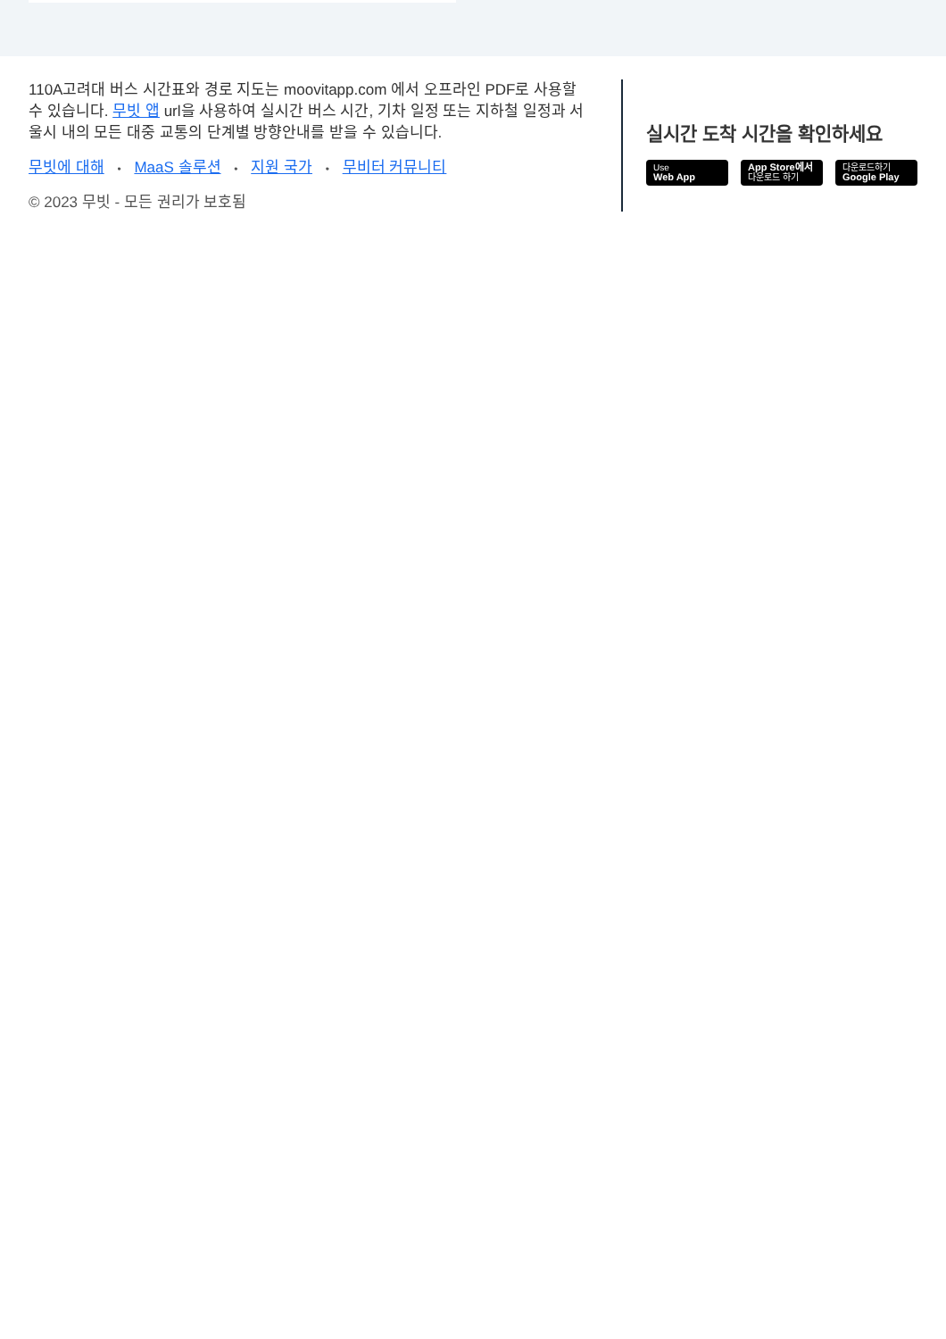110A고려대 버스 시간표와 경로 지도는 moovitapp.com 에서 오프라인 PDF로 사용할 수 있습니다. 무빗 앱 url을 사용하여 실시간 버스 시간, 기차 일정 또는 지하철 일정과 서울시 내의 모든 대중 교통의 단계별 방향안내를 받을 수 있습니다.
무빗에 대해 • MaaS 솔루션 • 지원 국가 • 무비터 커뮤니티
© 2023 무빗 - 모든 권리가 보호됨
실시간 도착 시간을 확인하세요
Use
Web App
App Store에서
다운로드 하기
다운로드하기
Google Play